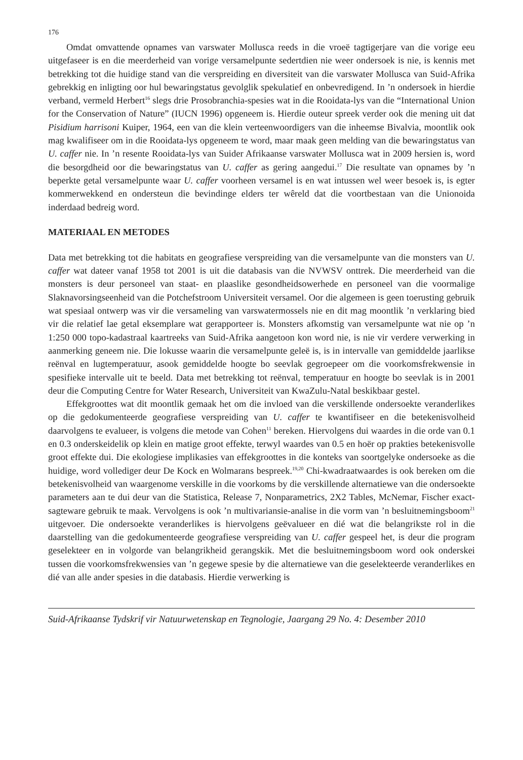176
Omdat omvattende opnames van varswater Mollusca reeds in die vroeë tagtigerjare van die vorige eeu uitgefaseer is en die meerderheid van vorige versamelpunte sedertdien nie weer ondersoek is nie, is kennis met betrekking tot die huidige stand van die verspreiding en diversiteit van die varswater Mollusca van Suid-Afrika gebrekkig en inligting oor hul bewaringstatus gevolglik spekulatief en onbevredigend. In ’n ondersoek in hierdie verband, vermeld Herbert<sup>16</sup> slegs drie Prosobranchia-spesies wat in die Rooidata-lys van die “International Union for the Conservation of Nature” (IUCN 1996) opgeneem is. Hierdie outeur spreek verder ook die mening uit dat Pisidium harrisoni Kuiper, 1964, een van die klein verteenwoordigers van die inheemse Bivalvia, moontlik ook mag kwalifiseer om in die Rooidata-lys opgeneem te word, maar maak geen melding van die bewaringstatus van U. caffer nie. In ’n resente Rooidata-lys van Suider Afrikaanse varswater Mollusca wat in 2009 hersien is, word die besorgdheid oor die bewaringstatus van U. caffer as gering aangedui.<sup>17</sup> Die resultate van opnames by ’n beperkte getal versamelpunte waar U. caffer voorheen versamel is en wat intussen wel weer besoek is, is egter kommerwekkend en ondersteun die bevindinge elders ter wêreld dat die voortbestaan van die Unionoida inderdaad bedreig word.
MATERIAAL EN METODES
Data met betrekking tot die habitats en geografiese verspreiding van die versamelpunte van die monsters van U. caffer wat dateer vanaf 1958 tot 2001 is uit die databasis van die NVWSV onttrek. Die meerderheid van die monsters is deur personeel van staat- en plaaslike gesondheidsowerhede en personeel van die voormalige Slaknavorsingseenheid van die Potchefstroom Universiteit versamel. Oor die algemeen is geen toerusting gebruik wat spesiaal ontwerp was vir die versameling van varswatermossels nie en dit mag moontlik ’n verklaring bied vir die relatief lae getal eksemplare wat gerapporteer is. Monsters afkomstig van versamelpunte wat nie op ’n 1:250 000 topo-kadastraal kaartreeks van Suid-Afrika aangetoon kon word nie, is nie vir verdere verwerking in aanmerking geneem nie. Die lokusse waarin die versamelpunte geleë is, is in intervalle van gemiddelde jaarlikse reënval en lugtemperatuur, asook gemiddelde hoogte bo seevlak gegroepeer om die voorkomsfrekwensie in spesifieke intervalle uit te beeld. Data met betrekking tot reënval, temperatuur en hoogte bo seevlak is in 2001 deur die Computing Centre for Water Research, Universiteit van KwaZulu-Natal beskikbaar gestel.
Effekgroottes wat dit moontlik gemaak het om die invloed van die verskillende ondersoekte veranderlikes op die gedokumenteerde geografiese verspreiding van U. caffer te kwantifiseer en die betekenisvolheid daarvolgens te evalueer, is volgens die metode van Cohen<sup>11</sup> bereken. Hiervolgens dui waardes in die orde van 0.1 en 0.3 onderskeidelik op klein en matige groot effekte, terwyl waardes van 0.5 en hoër op prakties betekenisvolle groot effekte dui. Die ekologiese implikasies van effekgroottes in die konteks van soortgelyke ondersoeke as die huidige, word vollediger deur De Kock en Wolmarans bespreek.<sup>19,20</sup> Chi-kwadraatwaardes is ook bereken om die betekenisvolheid van waargenome verskille in die voorkoms by die verskillende alternatiewe van die ondersoekte parameters aan te dui deur van die Statistica, Release 7, Nonparametrics, 2X2 Tables, McNemar, Fischer exact-sagteware gebruik te maak. Vervolgens is ook ’n multivariansie-analise in die vorm van ’n besluitnemingsboom<sup>21</sup> uitgevoer. Die ondersoekte veranderlikes is hiervolgens geëvalueer en dié wat die belangrikste rol in die daarstelling van die gedokumenteerde geografiese verspreiding van U. caffer gespeel het, is deur die program geselekteer en in volgorde van belangrikheid gerangskik. Met die besluitnemingsboom word ook onderskei tussen die voorkomsfrekwensies van ’n gegewe spesie by die alternatiewe van die geselekteerde veranderlikes en dié van alle ander spesies in die databasis. Hierdie verwerking is
Suid-Afrikaanse Tydskrif vir Natuurwetenskap en Tegnologie, Jaargang 29 No. 4: Desember 2010